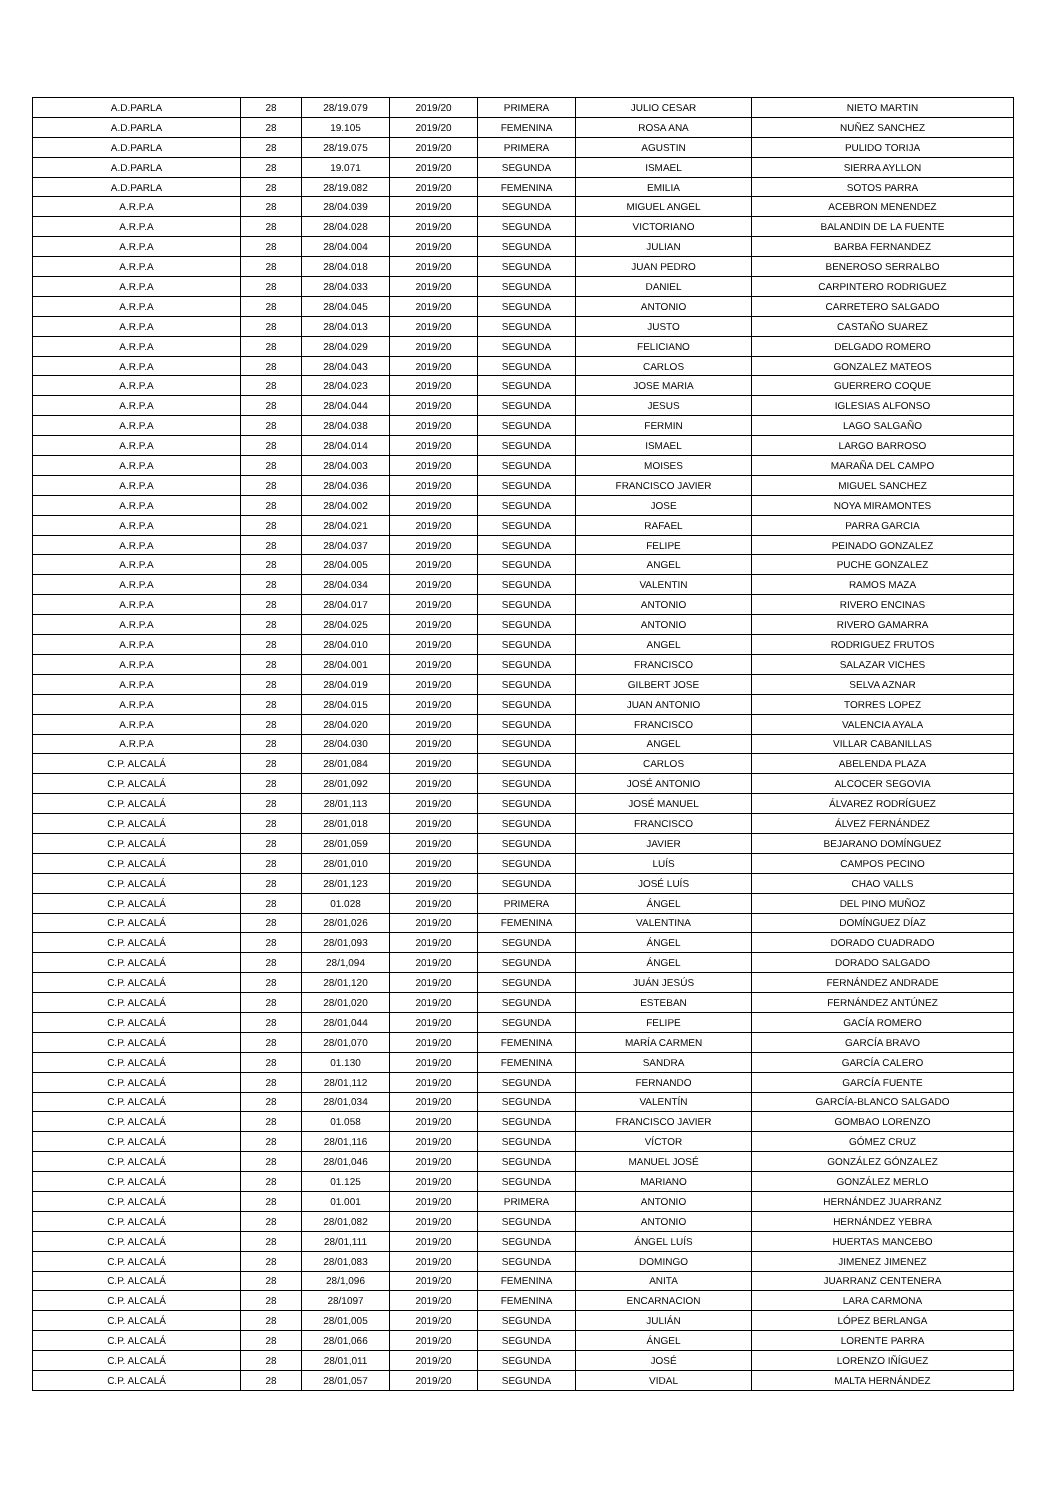| A.D.PARLA | 28 | 28/19.079 | 2019/20 | PRIMERA | JULIO CESAR | NIETO MARTIN |
| A.D.PARLA | 28 | 19.105 | 2019/20 | FEMENINA | ROSA ANA | NUÑEZ SANCHEZ |
| A.D.PARLA | 28 | 28/19.075 | 2019/20 | PRIMERA | AGUSTIN | PULIDO TORIJA |
| A.D.PARLA | 28 | 19.071 | 2019/20 | SEGUNDA | ISMAEL | SIERRA AYLLON |
| A.D.PARLA | 28 | 28/19.082 | 2019/20 | FEMENINA | EMILIA | SOTOS PARRA |
| A.R.P.A | 28 | 28/04.039 | 2019/20 | SEGUNDA | MIGUEL ANGEL | ACEBRON MENENDEZ |
| A.R.P.A | 28 | 28/04.028 | 2019/20 | SEGUNDA | VICTORIANO | BALANDIN DE LA FUENTE |
| A.R.P.A | 28 | 28/04.004 | 2019/20 | SEGUNDA | JULIAN | BARBA FERNANDEZ |
| A.R.P.A | 28 | 28/04.018 | 2019/20 | SEGUNDA | JUAN PEDRO | BENEROSO SERRALBO |
| A.R.P.A | 28 | 28/04.033 | 2019/20 | SEGUNDA | DANIEL | CARPINTERO RODRIGUEZ |
| A.R.P.A | 28 | 28/04.045 | 2019/20 | SEGUNDA | ANTONIO | CARRETERO SALGADO |
| A.R.P.A | 28 | 28/04.013 | 2019/20 | SEGUNDA | JUSTO | CASTAÑO SUAREZ |
| A.R.P.A | 28 | 28/04.029 | 2019/20 | SEGUNDA | FELICIANO | DELGADO ROMERO |
| A.R.P.A | 28 | 28/04.043 | 2019/20 | SEGUNDA | CARLOS | GONZALEZ MATEOS |
| A.R.P.A | 28 | 28/04.023 | 2019/20 | SEGUNDA | JOSE MARIA | GUERRERO COQUE |
| A.R.P.A | 28 | 28/04.044 | 2019/20 | SEGUNDA | JESUS | IGLESIAS ALFONSO |
| A.R.P.A | 28 | 28/04.038 | 2019/20 | SEGUNDA | FERMIN | LAGO SALGAÑO |
| A.R.P.A | 28 | 28/04.014 | 2019/20 | SEGUNDA | ISMAEL | LARGO BARROSO |
| A.R.P.A | 28 | 28/04.003 | 2019/20 | SEGUNDA | MOISES | MARAÑA DEL CAMPO |
| A.R.P.A | 28 | 28/04.036 | 2019/20 | SEGUNDA | FRANCISCO JAVIER | MIGUEL SANCHEZ |
| A.R.P.A | 28 | 28/04.002 | 2019/20 | SEGUNDA | JOSE | NOYA MIRAMONTES |
| A.R.P.A | 28 | 28/04.021 | 2019/20 | SEGUNDA | RAFAEL | PARRA GARCIA |
| A.R.P.A | 28 | 28/04.037 | 2019/20 | SEGUNDA | FELIPE | PEINADO GONZALEZ |
| A.R.P.A | 28 | 28/04.005 | 2019/20 | SEGUNDA | ANGEL | PUCHE GONZALEZ |
| A.R.P.A | 28 | 28/04.034 | 2019/20 | SEGUNDA | VALENTIN | RAMOS MAZA |
| A.R.P.A | 28 | 28/04.017 | 2019/20 | SEGUNDA | ANTONIO | RIVERO ENCINAS |
| A.R.P.A | 28 | 28/04.025 | 2019/20 | SEGUNDA | ANTONIO | RIVERO GAMARRA |
| A.R.P.A | 28 | 28/04.010 | 2019/20 | SEGUNDA | ANGEL | RODRIGUEZ FRUTOS |
| A.R.P.A | 28 | 28/04.001 | 2019/20 | SEGUNDA | FRANCISCO | SALAZAR VICHES |
| A.R.P.A | 28 | 28/04.019 | 2019/20 | SEGUNDA | GILBERT JOSE | SELVA AZNAR |
| A.R.P.A | 28 | 28/04.015 | 2019/20 | SEGUNDA | JUAN ANTONIO | TORRES LOPEZ |
| A.R.P.A | 28 | 28/04.020 | 2019/20 | SEGUNDA | FRANCISCO | VALENCIA AYALA |
| A.R.P.A | 28 | 28/04.030 | 2019/20 | SEGUNDA | ANGEL | VILLAR CABANILLAS |
| C.P. ALCALÁ | 28 | 28/01,084 | 2019/20 | SEGUNDA | CARLOS | ABELENDA PLAZA |
| C.P. ALCALÁ | 28 | 28/01,092 | 2019/20 | SEGUNDA | JOSÉ ANTONIO | ALCOCER SEGOVIA |
| C.P. ALCALÁ | 28 | 28/01,113 | 2019/20 | SEGUNDA | JOSÉ MANUEL | ÁLVAREZ RODRÍGUEZ |
| C.P. ALCALÁ | 28 | 28/01,018 | 2019/20 | SEGUNDA | FRANCISCO | ÁLVEZ FERNÁNDEZ |
| C.P. ALCALÁ | 28 | 28/01,059 | 2019/20 | SEGUNDA | JAVIER | BEJARANO DOMÍNGUEZ |
| C.P. ALCALÁ | 28 | 28/01,010 | 2019/20 | SEGUNDA | LUÍS | CAMPOS PECINO |
| C.P. ALCALÁ | 28 | 28/01,123 | 2019/20 | SEGUNDA | JOSÉ LUÍS | CHAO VALLS |
| C.P. ALCALÁ | 28 | 01.028 | 2019/20 | PRIMERA | ÁNGEL | DEL PINO MUÑOZ |
| C.P. ALCALÁ | 28 | 28/01,026 | 2019/20 | FEMENINA | VALENTINA | DOMÍNGUEZ DÍAZ |
| C.P. ALCALÁ | 28 | 28/01,093 | 2019/20 | SEGUNDA | ÁNGEL | DORADO CUADRADO |
| C.P. ALCALÁ | 28 | 28/1,094 | 2019/20 | SEGUNDA | ÁNGEL | DORADO SALGADO |
| C.P. ALCALÁ | 28 | 28/01,120 | 2019/20 | SEGUNDA | JUÁN JESÚS | FERNÁNDEZ ANDRADE |
| C.P. ALCALÁ | 28 | 28/01,020 | 2019/20 | SEGUNDA | ESTEBAN | FERNÁNDEZ ANTÚNEZ |
| C.P. ALCALÁ | 28 | 28/01,044 | 2019/20 | SEGUNDA | FELIPE | GACÍA ROMERO |
| C.P. ALCALÁ | 28 | 28/01,070 | 2019/20 | FEMENINA | MARÍA CARMEN | GARCÍA BRAVO |
| C.P. ALCALÁ | 28 | 01.130 | 2019/20 | FEMENINA | SANDRA | GARCÍA CALERO |
| C.P. ALCALÁ | 28 | 28/01,112 | 2019/20 | SEGUNDA | FERNANDO | GARCÍA FUENTE |
| C.P. ALCALÁ | 28 | 28/01,034 | 2019/20 | SEGUNDA | VALENTÍN | GARCÍA-BLANCO SALGADO |
| C.P. ALCALÁ | 28 | 01.058 | 2019/20 | SEGUNDA | FRANCISCO JAVIER | GOMBAO LORENZO |
| C.P. ALCALÁ | 28 | 28/01,116 | 2019/20 | SEGUNDA | VÍCTOR | GÓMEZ CRUZ |
| C.P. ALCALÁ | 28 | 28/01,046 | 2019/20 | SEGUNDA | MANUEL JOSÉ | GONZÁLEZ GÓNZALEZ |
| C.P. ALCALÁ | 28 | 01.125 | 2019/20 | SEGUNDA | MARIANO | GONZÁLEZ MERLO |
| C.P. ALCALÁ | 28 | 01.001 | 2019/20 | PRIMERA | ANTONIO | HERNÁNDEZ JUARRANZ |
| C.P. ALCALÁ | 28 | 28/01,082 | 2019/20 | SEGUNDA | ANTONIO | HERNÁNDEZ YEBRA |
| C.P. ALCALÁ | 28 | 28/01,111 | 2019/20 | SEGUNDA | ÁNGEL LUÍS | HUERTAS MANCEBO |
| C.P. ALCALÁ | 28 | 28/01,083 | 2019/20 | SEGUNDA | DOMINGO | JIMENEZ JIMENEZ |
| C.P. ALCALÁ | 28 | 28/1,096 | 2019/20 | FEMENINA | ANITA | JUARRANZ CENTENERA |
| C.P. ALCALÁ | 28 | 28/1097 | 2019/20 | FEMENINA | ENCARNACION | LARA CARMONA |
| C.P. ALCALÁ | 28 | 28/01,005 | 2019/20 | SEGUNDA | JULIÁN | LÓPEZ BERLANGA |
| C.P. ALCALÁ | 28 | 28/01,066 | 2019/20 | SEGUNDA | ÁNGEL | LORENTE PARRA |
| C.P. ALCALÁ | 28 | 28/01,011 | 2019/20 | SEGUNDA | JOSÉ | LORENZO IÑÍGUEZ |
| C.P. ALCALÁ | 28 | 28/01,057 | 2019/20 | SEGUNDA | VIDAL | MALTA HERNÁNDEZ |